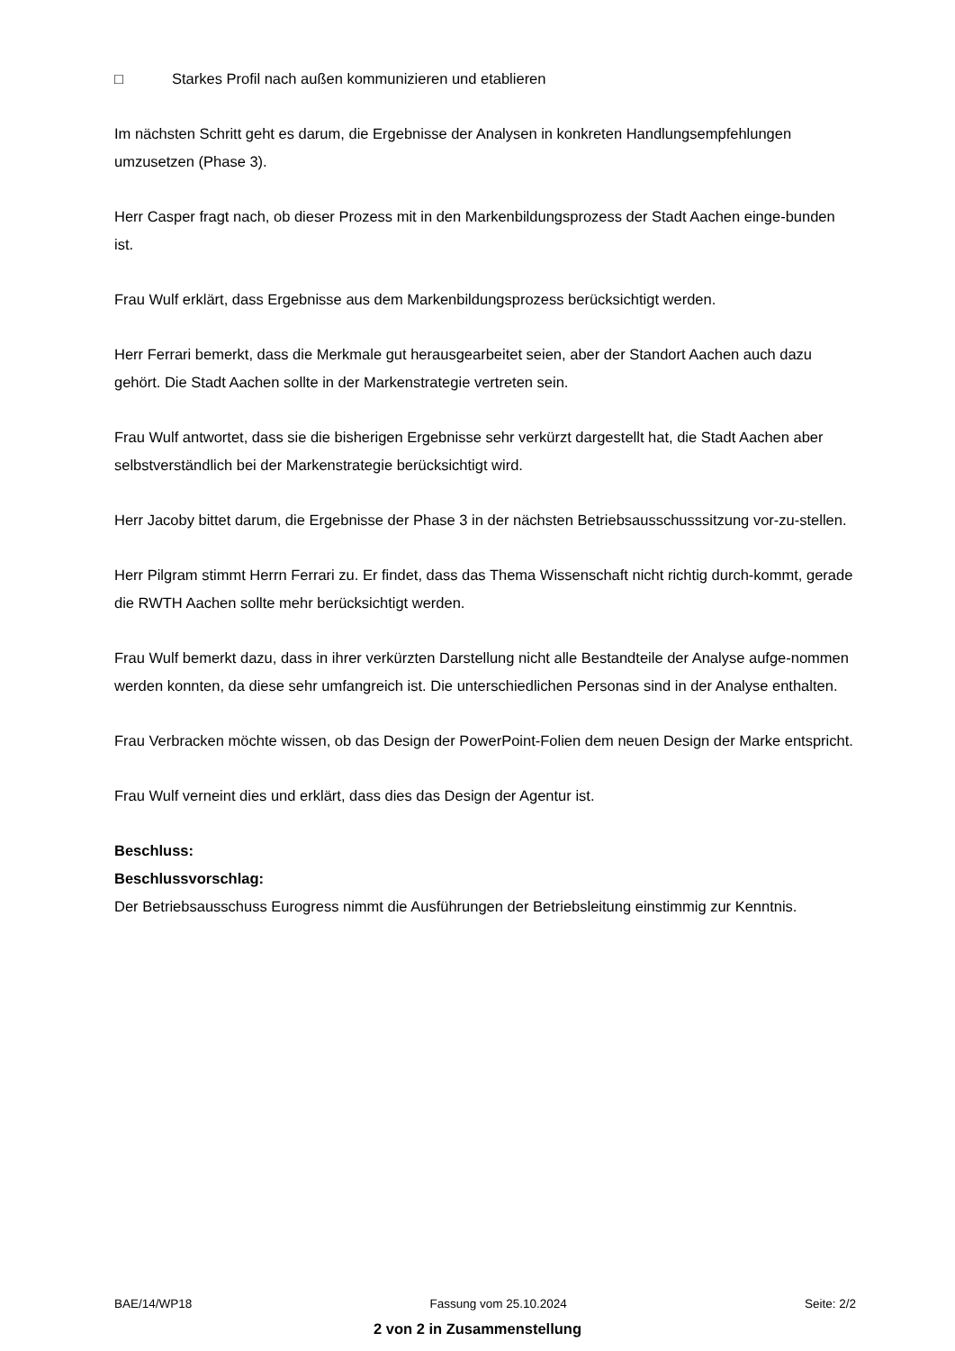□ Starkes Profil nach außen kommunizieren und etablieren
Im nächsten Schritt geht es darum, die Ergebnisse der Analysen in konkreten Handlungsempfehlungen umzusetzen (Phase 3).
Herr Casper fragt nach, ob dieser Prozess mit in den Markenbildungsprozess der Stadt Aachen einge-bunden ist.
Frau Wulf erklärt, dass Ergebnisse aus dem Markenbildungsprozess berücksichtigt werden.
Herr Ferrari bemerkt, dass die Merkmale gut herausgearbeitet seien, aber der Standort Aachen auch dazu gehört. Die Stadt Aachen sollte in der Markenstrategie vertreten sein.
Frau Wulf antwortet, dass sie die bisherigen Ergebnisse sehr verkürzt dargestellt hat, die Stadt Aachen aber selbstverständlich bei der Markenstrategie berücksichtigt wird.
Herr Jacoby bittet darum, die Ergebnisse der Phase 3 in der nächsten Betriebsausschusssitzung vor-zu-stellen.
Herr Pilgram stimmt Herrn Ferrari zu. Er findet, dass das Thema Wissenschaft nicht richtig durch-kommt, gerade die RWTH Aachen sollte mehr berücksichtigt werden.
Frau Wulf bemerkt dazu, dass in ihrer verkürzten Darstellung nicht alle Bestandteile der Analyse aufge-nommen werden konnten, da diese sehr umfangreich ist. Die unterschiedlichen Personas sind in der Analyse enthalten.
Frau Verbracken möchte wissen, ob das Design der PowerPoint-Folien dem neuen Design der Marke entspricht.
Frau Wulf verneint dies und erklärt, dass dies das Design der Agentur ist.
Beschluss:
Beschlussvorschlag:
Der Betriebsausschuss Eurogress nimmt die Ausführungen der Betriebsleitung einstimmig zur Kenntnis.
BAE/14/WP18 Fassung vom 25.10.2024 Seite: 2/2
2 von 2 in Zusammenstellung